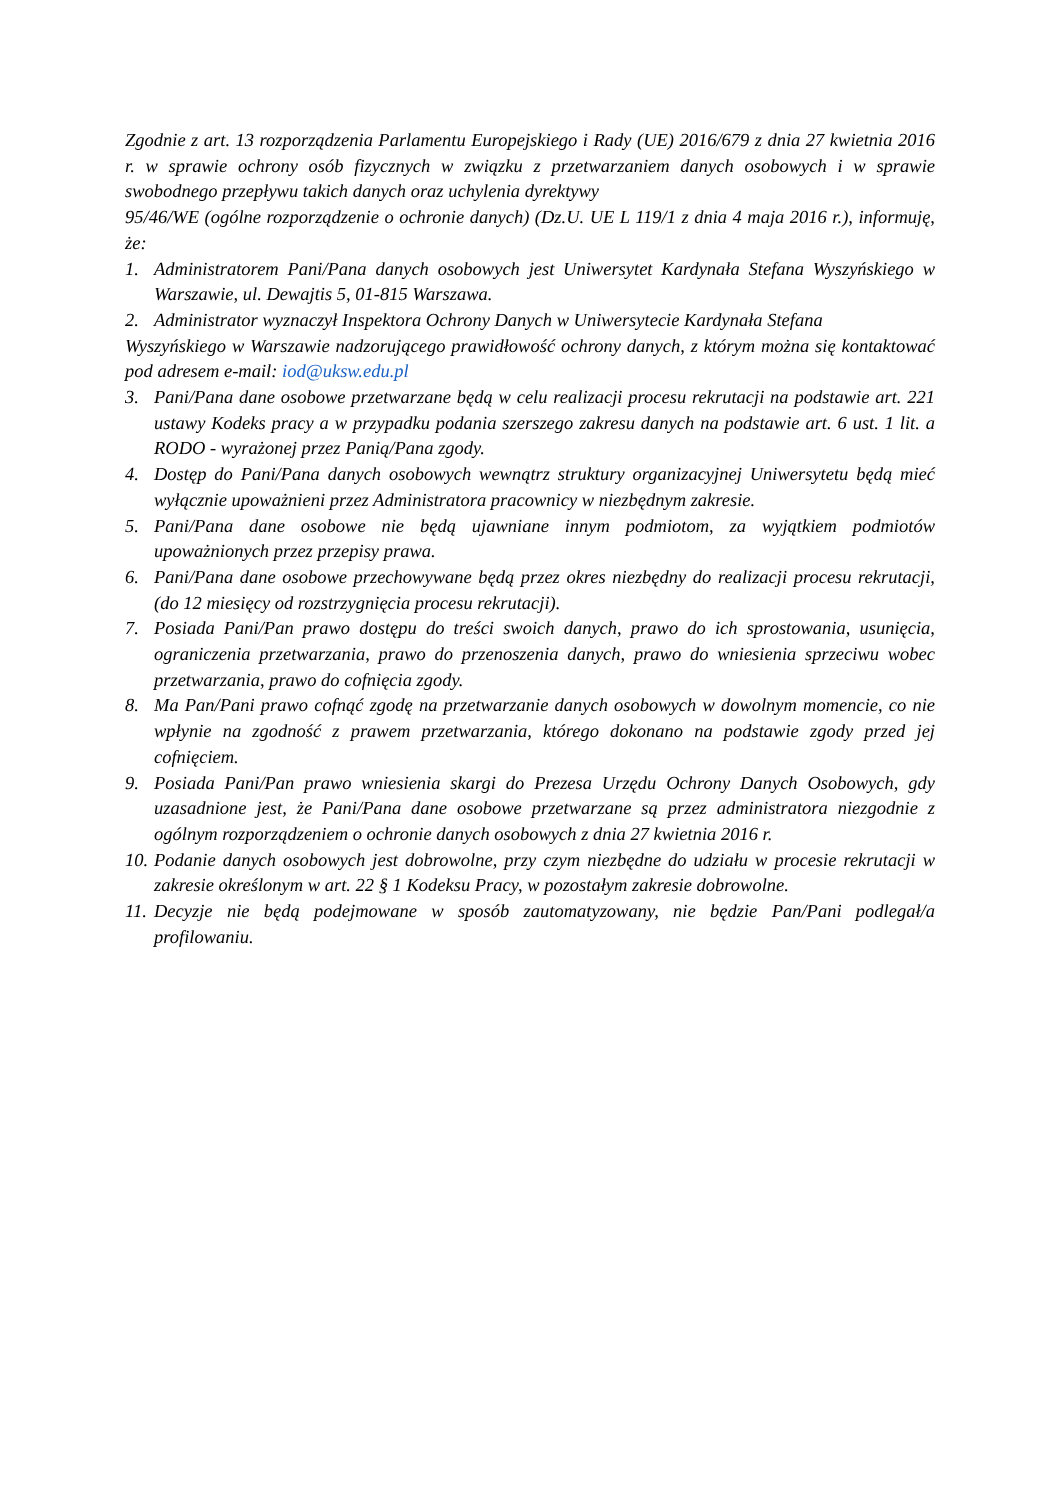Zgodnie z art. 13 rozporządzenia Parlamentu Europejskiego i Rady (UE) 2016/679 z dnia 27 kwietnia 2016 r. w sprawie ochrony osób fizycznych w związku z przetwarzaniem danych osobowych i w sprawie swobodnego przepływu takich danych oraz uchylenia dyrektywy
95/46/WE (ogólne rozporządzenie o ochronie danych) (Dz.U. UE L 119/1 z dnia 4 maja 2016 r.), informuję, że:
1. Administratorem Pani/Pana danych osobowych jest Uniwersytet Kardynała Stefana Wyszyńskiego w Warszawie, ul. Dewajtis 5, 01-815 Warszawa.
2. Administrator wyznaczył Inspektora Ochrony Danych w Uniwersytecie Kardynała Stefana
Wyszyńskiego w Warszawie nadzorującego prawidłowość ochrony danych, z którym można się kontaktować pod adresem e-mail: iod@uksw.edu.pl
3. Pani/Pana dane osobowe przetwarzane będą w celu realizacji procesu rekrutacji na podstawie art. 221 ustawy Kodeks pracy a w przypadku podania szerszego zakresu danych na podstawie art. 6 ust. 1 lit. a RODO - wyrażonej przez Panią/Pana zgody.
4. Dostęp do Pani/Pana danych osobowych wewnątrz struktury organizacyjnej Uniwersytetu będą mieć wyłącznie upoważnieni przez Administratora pracownicy w niezbędnym zakresie.
5. Pani/Pana dane osobowe nie będą ujawniane innym podmiotom, za wyjątkiem podmiotów upoważnionych przez przepisy prawa.
6. Pani/Pana dane osobowe przechowywane będą przez okres niezbędny do realizacji procesu rekrutacji, (do 12 miesięcy od rozstrzygnięcia procesu rekrutacji).
7. Posiada Pani/Pan prawo dostępu do treści swoich danych, prawo do ich sprostowania, usunięcia, ograniczenia przetwarzania, prawo do przenoszenia danych, prawo do wniesienia sprzeciwu wobec przetwarzania, prawo do cofnięcia zgody.
8. Ma Pan/Pani prawo cofnąć zgodę na przetwarzanie danych osobowych w dowolnym momencie, co nie wpłynie na zgodność z prawem przetwarzania, którego dokonano na podstawie zgody przed jej cofnięciem.
9. Posiada Pani/Pan prawo wniesienia skargi do Prezesa Urzędu Ochrony Danych Osobowych, gdy uzasadnione jest, że Pani/Pana dane osobowe przetwarzane są przez administratora niezgodnie z ogólnym rozporządzeniem o ochronie danych osobowych z dnia 27 kwietnia 2016 r.
10. Podanie danych osobowych jest dobrowolne, przy czym niezbędne do udziału w procesie rekrutacji w zakresie określonym w art. 22 § 1 Kodeksu Pracy, w pozostałym zakresie dobrowolne.
11. Decyzje nie będą podejmowane w sposób zautomatyzowany, nie będzie Pan/Pani podlegał/a profilowaniu.